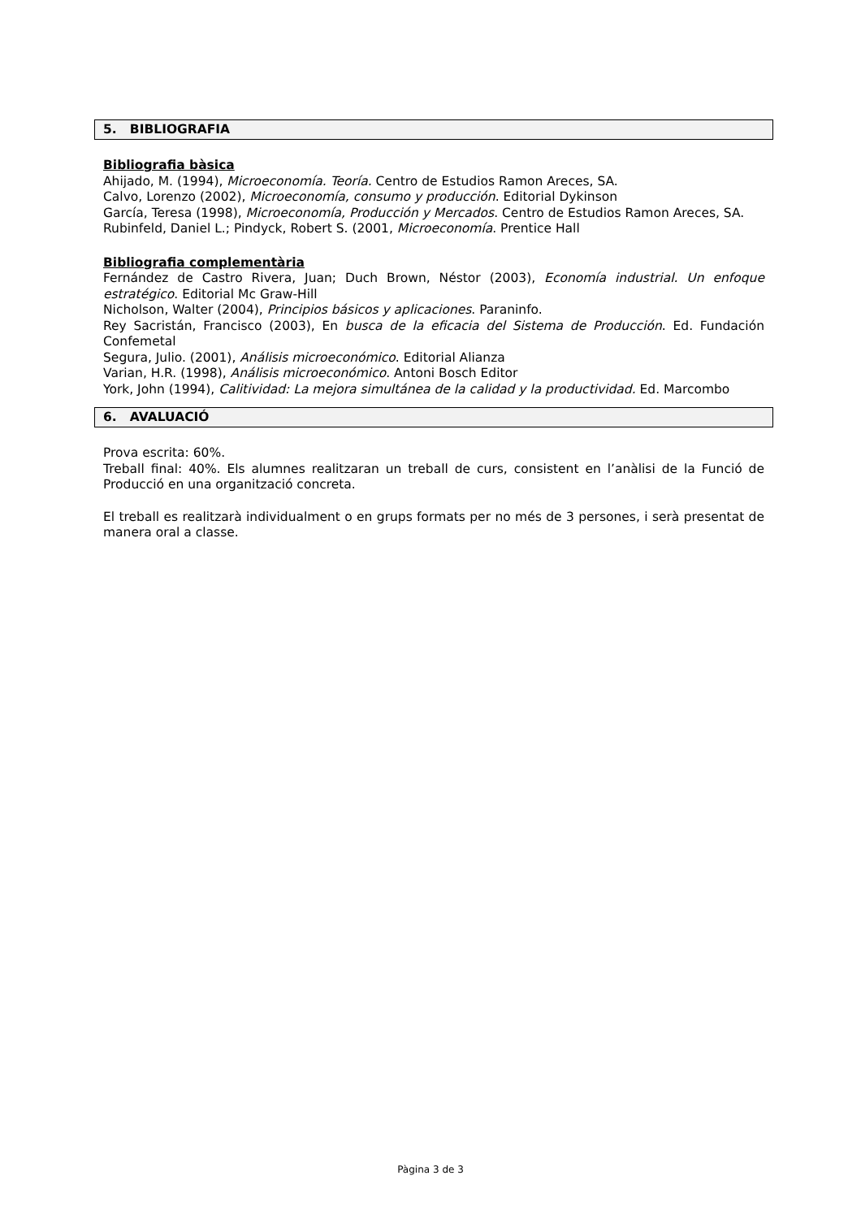5. BIBLIOGRAFIA
Bibliografia bàsica
Ahijado, M. (1994), Microeconomía. Teoría. Centro de Estudios Ramon Areces, SA.
Calvo, Lorenzo (2002), Microeconomía, consumo y producción. Editorial Dykinson
García, Teresa (1998), Microeconomía, Producción y Mercados. Centro de Estudios Ramon Areces, SA.
Rubinfeld, Daniel L.; Pindyck, Robert S. (2001, Microeconomía. Prentice Hall
Bibliografia complementària
Fernández de Castro Rivera, Juan; Duch Brown, Néstor (2003), Economía industrial. Un enfoque estratégico. Editorial Mc Graw-Hill
Nicholson, Walter (2004), Principios básicos y aplicaciones. Paraninfo.
Rey Sacristán, Francisco (2003), En busca de la eficacia del Sistema de Producción. Ed. Fundación Confemetal
Segura, Julio. (2001), Análisis microeconómico. Editorial Alianza
Varian, H.R. (1998), Análisis microeconómico. Antoni Bosch Editor
York, John (1994), Calitividad: La mejora simultánea de la calidad y la productividad. Ed. Marcombo
6. AVALUACIÓ
Prova escrita: 60%.
Treball final: 40%. Els alumnes realitzaran un treball de curs, consistent en l’anàlisi de la Funció de Producció en una organització concreta.
El treball es realitzarà individualment o en grups formats per no més de 3 persones, i serà presentat de manera oral a classe.
Pàgina 3 de 3